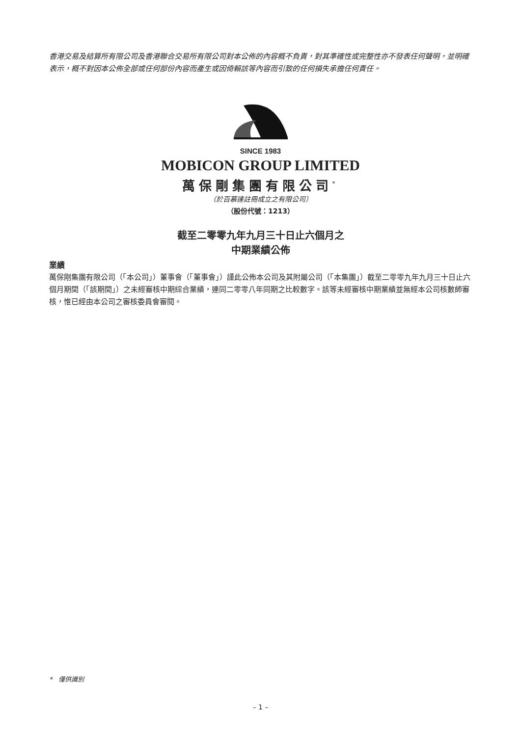香港交易及結算所有限公司及香港聯合交易所有限公司對本公佈的內容概不負責，對其準確性或完整性亦不發表任何聲明，並明確表示，概不對因本公佈全部或任何部份內容而產生或因倚賴該等內容而引致的任何損失承擔任何責任。
SINCE 1983
MOBICON GROUP LIMITED
萬保剛集團有限公司<sup>*</sup>
（於百慕達註冊成立之有限公司）
（股份代號：1213）
截至二零零九年九月三十日止六個月之
中期業績公佈
業績
萬保剛集團有限公司（「本公司」）董事會（「董事會」）謹此公佈本公司及其附屬公司（「本集團」）截至二零零九年九月三十日止六個月期間（「該期間」）之未經審核中期綜合業績，連同二零零八年同期之比較數字。該等未經審核中期業績並無經本公司核數師審核，惟已經由本公司之審核委員會審閱。
* 僅供識別
– 1 –